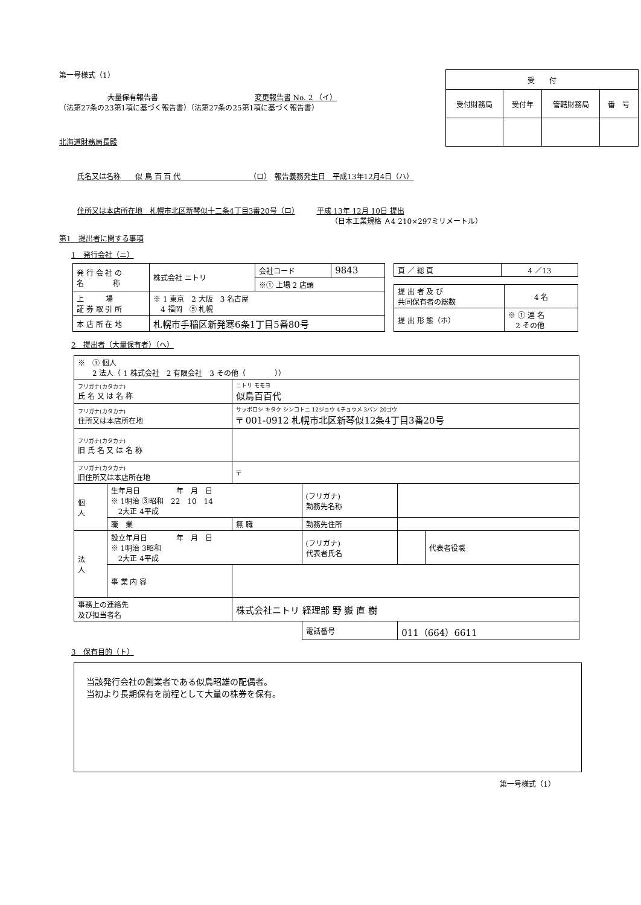第一号様式（1）
大量保有報告書 変更報告書 No. 2 （イ）
（法第27条の23第1項に基づく報告書）（法第27条の25第1項に基づく報告書）
北海道財務局長殿
| 受 付 | | | |
| 受付財務局 | 受付年 | 管轄財務局 | 番 号 |
氏名又は名称　　似 鳥 百 百 代　　　　　　　　　　（ロ）　報告義務発生日　平成13年12月4日（ハ）
住所又は本店所在地　札幌市北区新琴似十二条4丁目3番20号（ロ）　　　平成 13年 12月 10日 提出
（日本工業規格 Ａ4 210×297ミリメートル）
第1　提出者に関する事項
1　発行会社（ニ）
| 発 行 会 社 の 名 称 | 株式会社 ニトリ | 会社コード | 9843 |
| | | ※① 上場 2 店頭 | |
| 上 場 証 券 取 引 所 | ※ 1 東京 2 大阪 3 名古屋 4 福岡 ⑤ 札幌 | | |
| 本 店 所 在 地 | 札幌市手稲区新発寒6条1丁目5番80号 | | |
| 頁 ／ 総 頁 | 4 ／13 |
| 提 出 者 及 び 共同保有者の総数 | 4 名 |
| 提 出 形 態（ホ） | ※ ① 連 名 2 その他 |
2　提出者（大量保有者）（ヘ）
| ※ ① 個人 2 法人（ 1 株式会社 2 有限会社 3 その他（ ）） | | | | | |
| フリガナ(カタカナ) 氏 名 又 は 名 称 | | ニトリ モモヨ 似鳥百百代 | | | |
| フリガナ(カタカナ) 住所又は本店所在地 | | サッポロシ キタク シンコトニ 12ジョウ 4チョウメ 3バン 20ゴウ 〒 001-0912 札幌市北区新琴似12条4丁目3番20号 | | | |
| フリガナ(カタカナ) 旧 氏 名 又 は 名 称 | | | | | |
| フリガナ(カタカナ) 旧住所又は本店所在地 | | 〒 | | | |
| 個 人 | 生年月日 年 月 日 ※ 1明治 ③昭和 22 10 14 2大正 4平成 | | (フリガナ) 勤務先名称 | | |
| | 職 業 | 無 職 | 勤務先住所 | | |
| 法 人 | 設立年月日 年 月 日 ※ 1明治 3昭和 2大正 4平成 | | (フリガナ) 代表者氏名 | | 代表者役職 |
| | 事 業 内 容 | | | | |
| 事務上の連絡先 及び担当者名 | | 株式会社ニトリ 経理部 野 嶽 直 樹 | | | |
| | | | 電話番号 | 011（664）6611 | |
3　保有目的（ト）
当該発行会社の創業者である似鳥昭雄の配偶者。
当初より長期保有を前程として大量の株券を保有。
第一号様式（1）